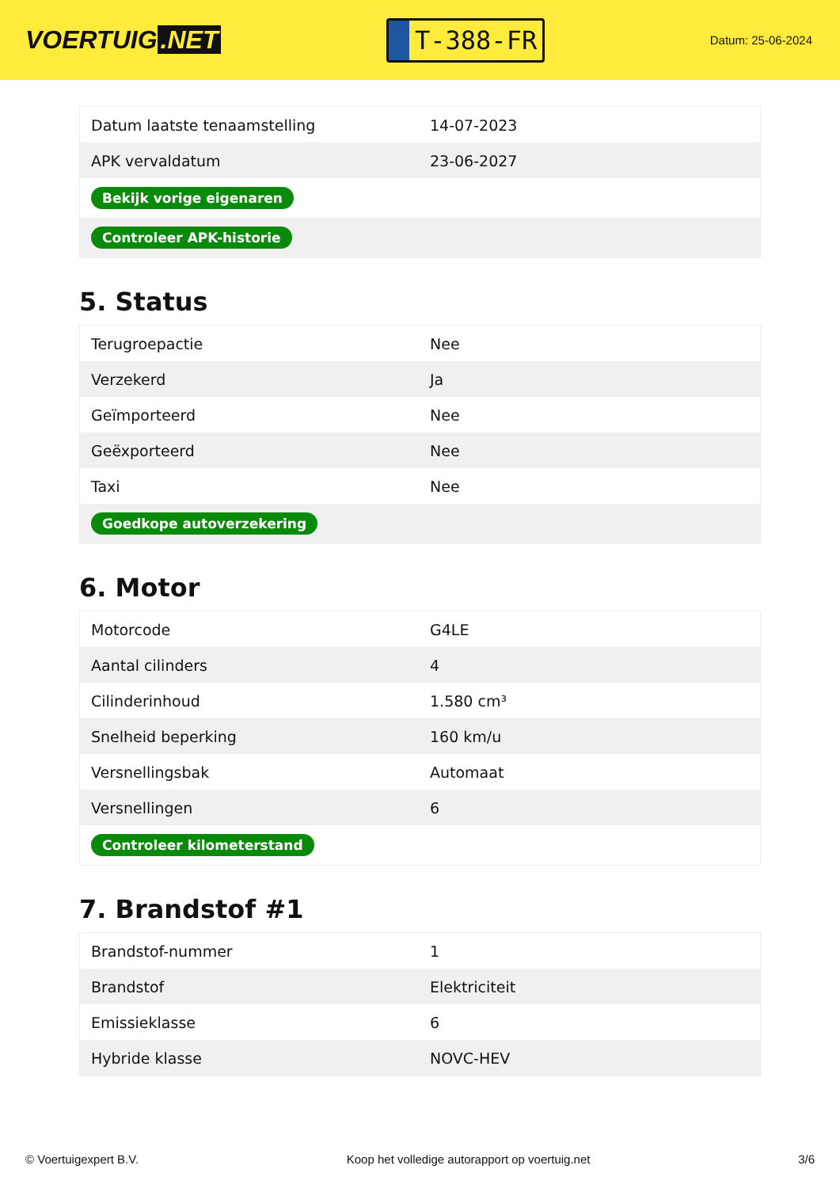VOERTUIG.NET
T-388-FR
Datum: 25-06-2024
| Datum laatste tenaamstelling | 14-07-2023 |
| APK vervaldatum | 23-06-2027 |
| Bekijk vorige eigenaren | |
| Controleer APK-historie | |
5. Status
| Terugroepactie | Nee |
| Verzekerd | Ja |
| Geïmporteerd | Nee |
| Geëxporteerd | Nee |
| Taxi | Nee |
| Goedkope autoverzekering | |
6. Motor
| Motorcode | G4LE |
| Aantal cilinders | 4 |
| Cilinderinhoud | 1.580 cm³ |
| Snelheid beperking | 160 km/u |
| Versnellingsbak | Automaat |
| Versnellingen | 6 |
| Controleer kilometerstand | |
7. Brandstof #1
| Brandstof-nummer | 1 |
| Brandstof | Elektriciteit |
| Emissieklasse | 6 |
| Hybride klasse | NOVC-HEV |
© Voertuigexpert B.V. Koop het volledige autorapport op voertuig.net 3/6